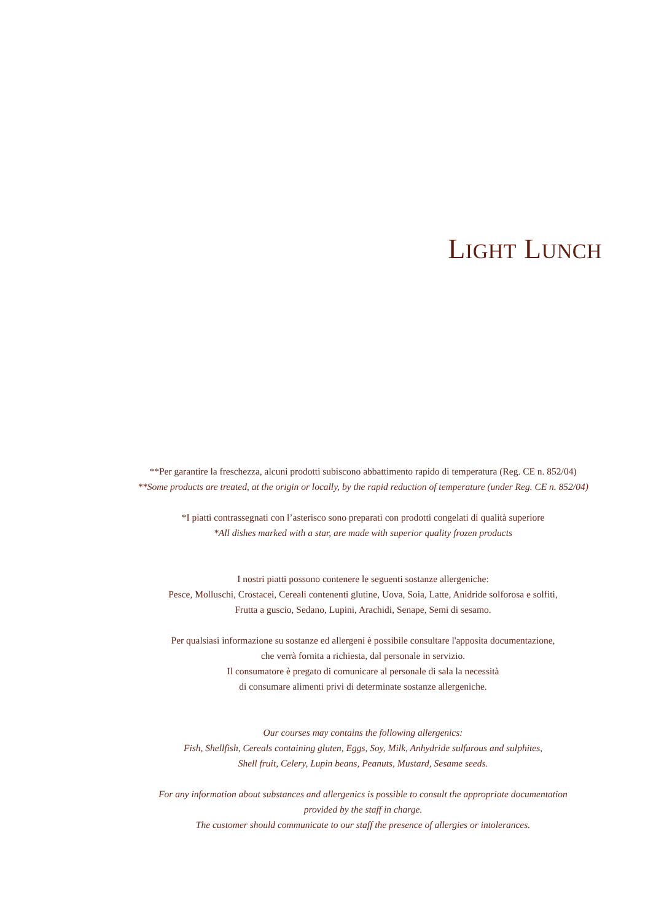LIGHT LUNCH
**Per garantire la freschezza, alcuni prodotti subiscono abbattimento rapido di temperatura (Reg. CE n. 852/04)
**Some products are treated, at the origin or locally, by the rapid reduction of temperature (under Reg. CE n. 852/04)
*I piatti contrassegnati con l’asterisco sono preparati con prodotti congelati di qualità superiore
*All dishes marked with a star, are made with superior quality frozen products
I nostri piatti possono contenere le seguenti sostanze allergeniche:
Pesce, Molluschi, Crostacei, Cereali contenenti glutine, Uova, Soia, Latte, Anidride solforosa e solfiti,
Frutta a guscio, Sedano, Lupini, Arachidi, Senape, Semi di sesamo.
Per qualsiasi informazione su sostanze ed allergeni è possibile consultare l'apposita documentazione,
che verrà fornita a richiesta, dal personale in servizio.
Il consumatore è pregato di comunicare al personale di sala la necessità
di consumare alimenti privi di determinate sostanze allergeniche.
Our courses may contains the following allergenics:
Fish, Shellfish, Cereals containing gluten, Eggs, Soy, Milk, Anhydride sulfurous and sulphites,
Shell fruit, Celery, Lupin beans, Peanuts, Mustard, Sesame seeds.
For any information about substances and allergenics is possible to consult the appropriate documentation
provided by the staff in charge.
The customer should communicate to our staff the presence of allergies or intolerances.